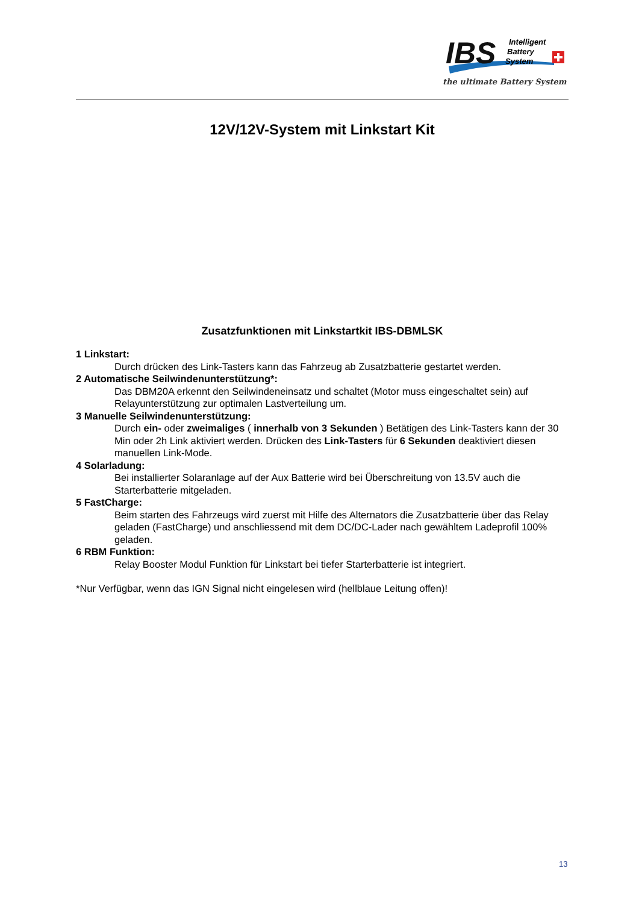IBS
Intelligent
Battery
System
the ultimate Battery System
12V/12V-System mit Linkstart Kit
Zusatzfunktionen mit Linkstartkit IBS-DBMLSK
1 Linkstart:
Durch drücken des Link-Tasters kann das Fahrzeug ab Zusatzbatterie gestartet werden.
2 Automatische Seilwindenunterstützung*:
Das DBM20A erkennt den Seilwindeneinsatz und schaltet (Motor muss eingeschaltet sein) auf Relayunterstützung zur optimalen Lastverteilung um.
3 Manuelle Seilwindenunterstützung:
Durch ein- oder zweimaliges ( innerhalb von 3 Sekunden ) Betätigen des Link-Tasters kann der 30 Min oder 2h Link aktiviert werden. Drücken des Link-Tasters für 6 Sekunden deaktiviert diesen manuellen Link-Mode.
4 Solarladung:
Bei installierter Solaranlage auf der Aux Batterie wird bei Überschreitung von 13.5V auch die Starterbatterie mitgeladen.
5 FastCharge:
Beim starten des Fahrzeugs wird zuerst mit Hilfe des Alternators die Zusatzbatterie über das Relay geladen (FastCharge) und anschliessend mit dem DC/DC-Lader nach gewähltem Ladeprofil 100% geladen.
6 RBM Funktion:
Relay Booster Modul Funktion für Linkstart bei tiefer Starterbatterie ist integriert.
*Nur Verfügbar, wenn das IGN Signal nicht eingelesen wird (hellblaue Leitung offen)!
13